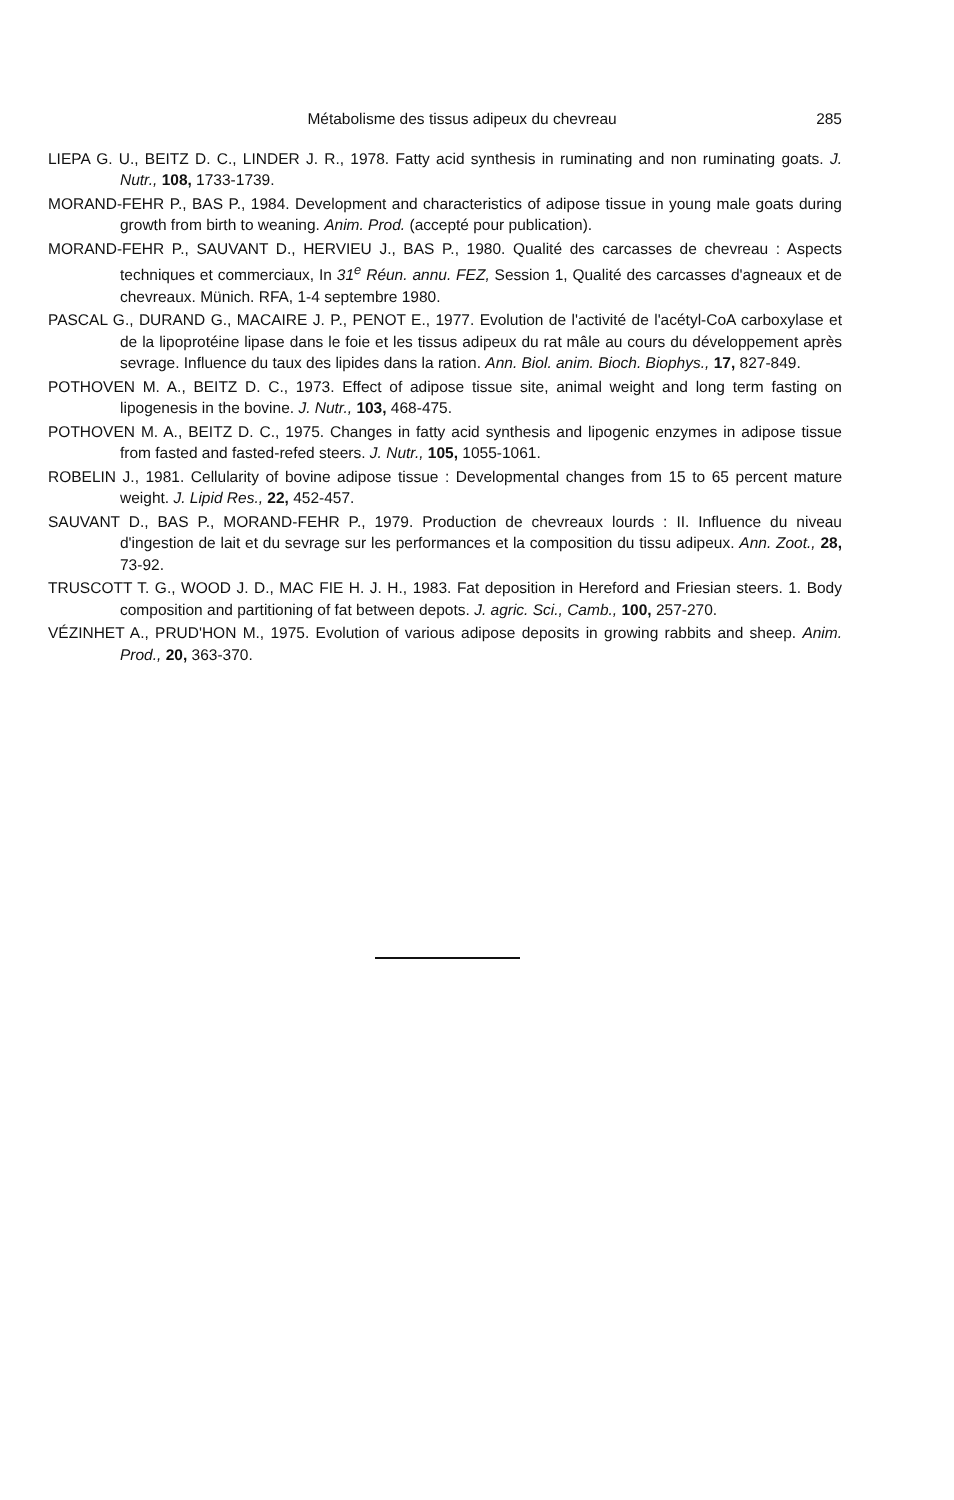Métabolisme des tissus adipeux du chevreau 285
LIEPA G. U., BEITZ D. C., LINDER J. R., 1978. Fatty acid synthesis in ruminating and non ruminating goats. J. Nutr., 108, 1733-1739.
MORAND-FEHR P., BAS P., 1984. Development and characteristics of adipose tissue in young male goats during growth from birth to weaning. Anim. Prod. (accepté pour publication).
MORAND-FEHR P., SAUVANT D., HERVIEU J., BAS P., 1980. Qualité des carcasses de chevreau : Aspects techniques et commerciaux, In 31<sup>e</sup> Réun. annu. FEZ, Session 1, Qualité des carcasses d'agneaux et de chevreaux. Münich. RFA, 1-4 septembre 1980.
PASCAL G., DURAND G., MACAIRE J. P., PENOT E., 1977. Evolution de l'activité de l'acétyl-CoA carboxylase et de la lipoprotéine lipase dans le foie et les tissus adipeux du rat mâle au cours du développement après sevrage. Influence du taux des lipides dans la ration. Ann. Biol. anim. Bioch. Biophys., 17, 827-849.
POTHOVEN M. A., BEITZ D. C., 1973. Effect of adipose tissue site, animal weight and long term fasting on lipogenesis in the bovine. J. Nutr., 103, 468-475.
POTHOVEN M. A., BEITZ D. C., 1975. Changes in fatty acid synthesis and lipogenic enzymes in adipose tissue from fasted and fasted-refed steers. J. Nutr., 105, 1055-1061.
ROBELIN J., 1981. Cellularity of bovine adipose tissue : Developmental changes from 15 to 65 percent mature weight. J. Lipid Res., 22, 452-457.
SAUVANT D., BAS P., MORAND-FEHR P., 1979. Production de chevreaux lourds : II. Influence du niveau d'ingestion de lait et du sevrage sur les performances et la composition du tissu adipeux. Ann. Zoot., 28, 73-92.
TRUSCOTT T. G., WOOD J. D., MAC FIE H. J. H., 1983. Fat deposition in Hereford and Friesian steers. 1. Body composition and partitioning of fat between depots. J. agric. Sci., Camb., 100, 257-270.
VÉZINHET A., PRUD'HON M., 1975. Evolution of various adipose deposits in growing rabbits and sheep. Anim. Prod., 20, 363-370.